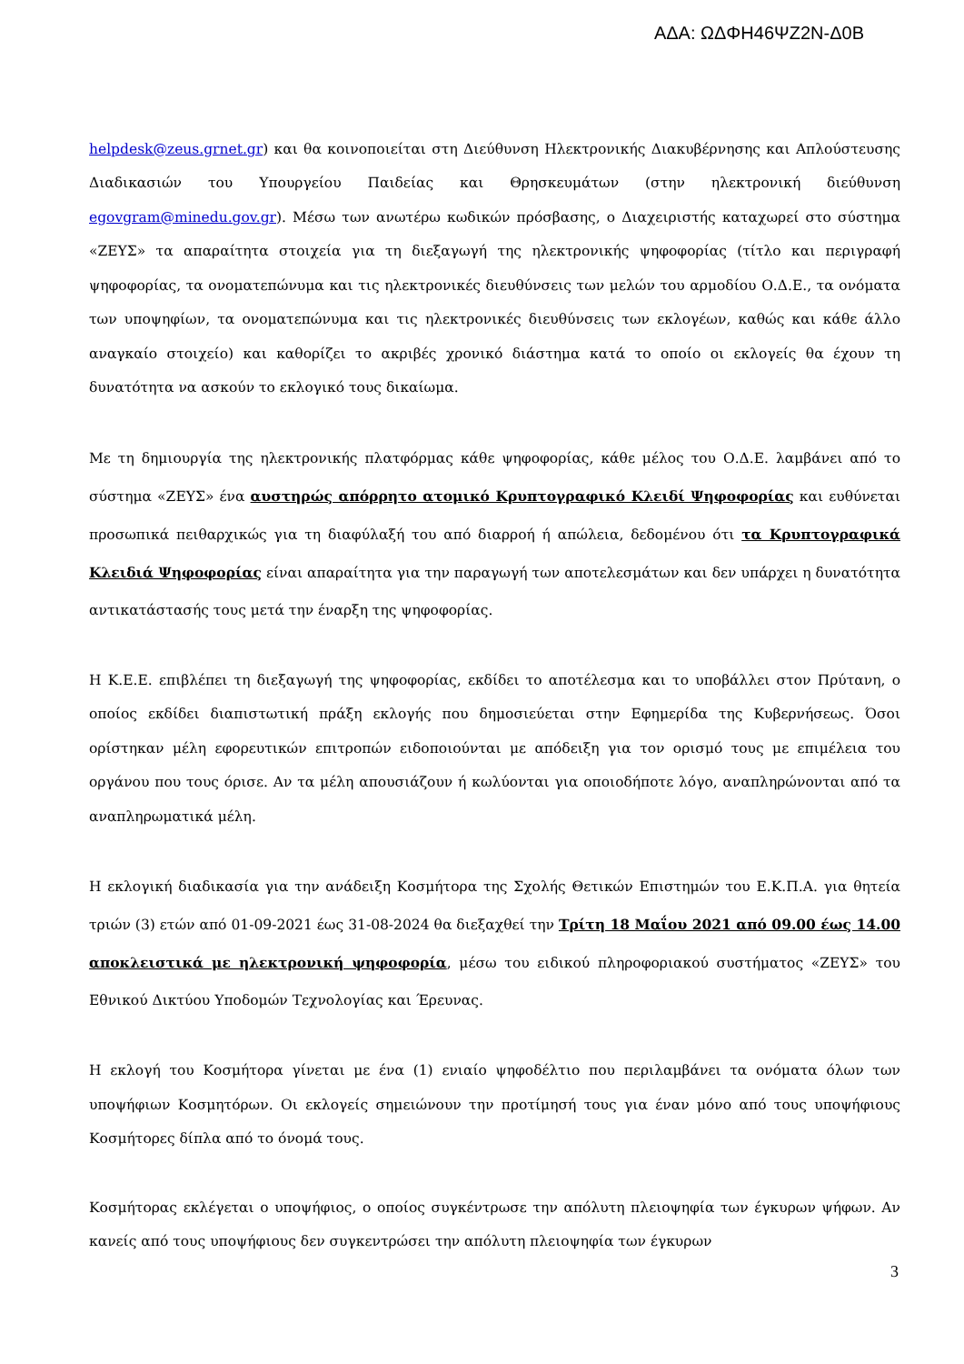ΑΔΑ: ΩΔΦΗ46ΨΖ2Ν-Δ0Β
helpdesk@zeus.grnet.gr) και θα κοινοποιείται στη Διεύθυνση Ηλεκτρονικής Διακυβέρνησης και Απλούστευσης Διαδικασιών του Υπουργείου Παιδείας και Θρησκευμάτων (στην ηλεκτρονική διεύθυνση egovgram@minedu.gov.gr). Μέσω των ανωτέρω κωδικών πρόσβασης, ο Διαχειριστής καταχωρεί στο σύστημα «ΖΕΥΣ» τα απαραίτητα στοιχεία για τη διεξαγωγή της ηλεκτρονικής ψηφοφορίας (τίτλο και περιγραφή ψηφοφορίας, τα ονοματεπώνυμα και τις ηλεκτρονικές διευθύνσεις των μελών του αρμοδίου Ο.Δ.Ε., τα ονόματα των υποψηφίων, τα ονοματεπώνυμα και τις ηλεκτρονικές διευθύνσεις των εκλογέων, καθώς και κάθε άλλο αναγκαίο στοιχείο) και καθορίζει το ακριβές χρονικό διάστημα κατά το οποίο οι εκλογείς θα έχουν τη δυνατότητα να ασκούν το εκλογικό τους δικαίωμα.
Με τη δημιουργία της ηλεκτρονικής πλατφόρμας κάθε ψηφοφορίας, κάθε μέλος του Ο.Δ.Ε. λαμβάνει από το σύστημα «ΖΕΥΣ» ένα αυστηρώς απόρρητο ατομικό Κρυπτογραφικό Κλειδί Ψηφοφορίας και ευθύνεται προσωπικά πειθαρχικώς για τη διαφύλαξή του από διαρροή ή απώλεια, δεδομένου ότι τα Κρυπτογραφικά Κλειδιά Ψηφοφορίας είναι απαραίτητα για την παραγωγή των αποτελεσμάτων και δεν υπάρχει η δυνατότητα αντικατάστασής τους μετά την έναρξη της ψηφοφορίας.
Η Κ.Ε.Ε. επιβλέπει τη διεξαγωγή της ψηφοφορίας, εκδίδει το αποτέλεσμα και το υποβάλλει στον Πρύτανη, ο οποίος εκδίδει διαπιστωτική πράξη εκλογής που δημοσιεύεται στην Εφημερίδα της Κυβερνήσεως. Όσοι ορίστηκαν μέλη εφορευτικών επιτροπών ειδοποιούνται με απόδειξη για τον ορισμό τους με επιμέλεια του οργάνου που τους όρισε. Αν τα μέλη απουσιάζουν ή κωλύονται για οποιοδήποτε λόγο, αναπληρώνονται από τα αναπληρωματικά μέλη.
Η εκλογική διαδικασία για την ανάδειξη Κοσμήτορα της Σχολής Θετικών Επιστημών του Ε.Κ.Π.Α. για θητεία τριών (3) ετών από 01-09-2021 έως 31-08-2024 θα διεξαχθεί την Τρίτη 18 Μαΐου 2021 από 09.00 έως 14.00 αποκλειστικά με ηλεκτρονική ψηφοφορία, μέσω του ειδικού πληροφοριακού συστήματος «ΖΕΥΣ» του Εθνικού Δικτύου Υποδομών Τεχνολογίας και Έρευνας.
Η εκλογή του Κοσμήτορα γίνεται με ένα (1) ενιαίο ψηφοδέλτιο που περιλαμβάνει τα ονόματα όλων των υποψήφιων Κοσμητόρων. Οι εκλογείς σημειώνουν την προτίμησή τους για έναν μόνο από τους υποψήφιους Κοσμήτορες δίπλα από το όνομά τους.
Κοσμήτορας εκλέγεται ο υποψήφιος, ο οποίος συγκέντρωσε την απόλυτη πλειοψηφία των έγκυρων ψήφων. Αν κανείς από τους υποψήφιους δεν συγκεντρώσει την απόλυτη πλειοψηφία των έγκυρων
3